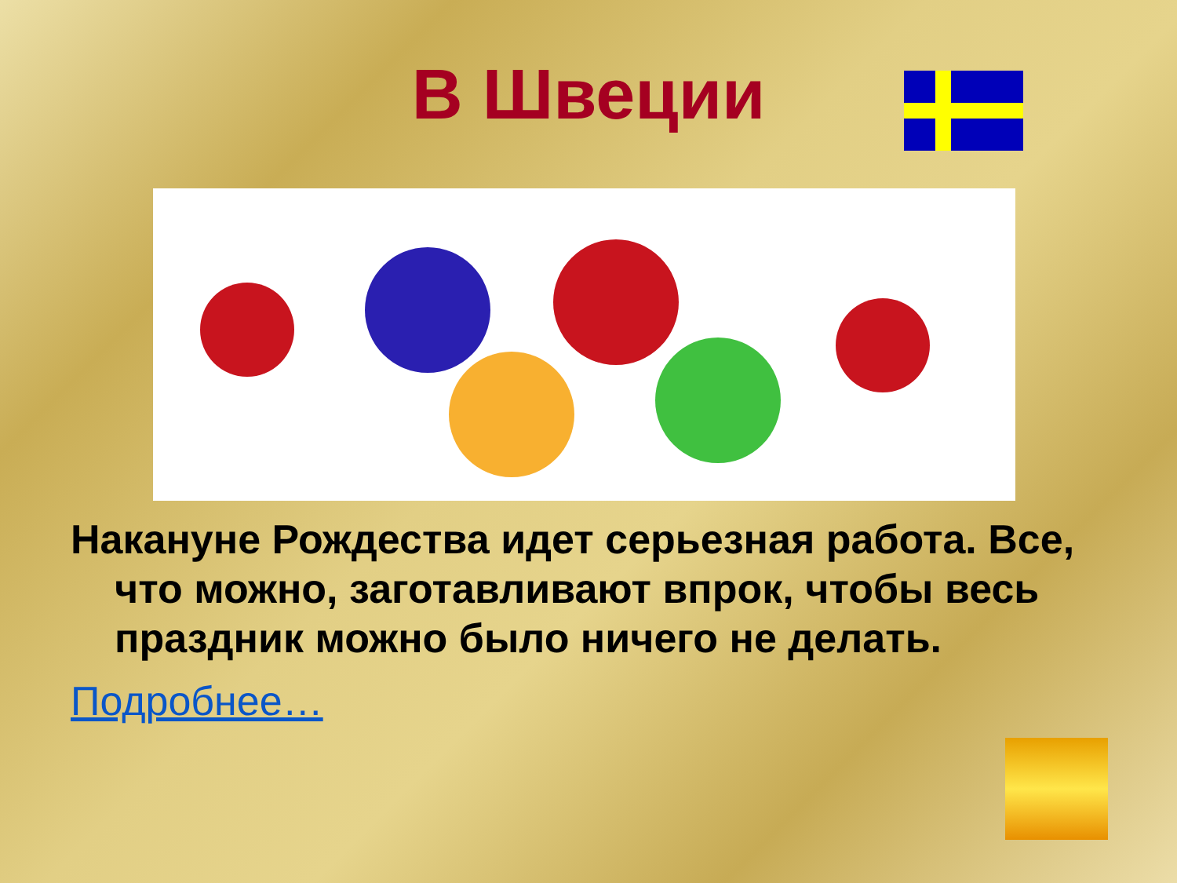В Швеции
Накануне Рождества идет серьезная работа. Все, что можно, заготавливают впрок, чтобы весь праздник можно было ничего не делать.
Подробнее…